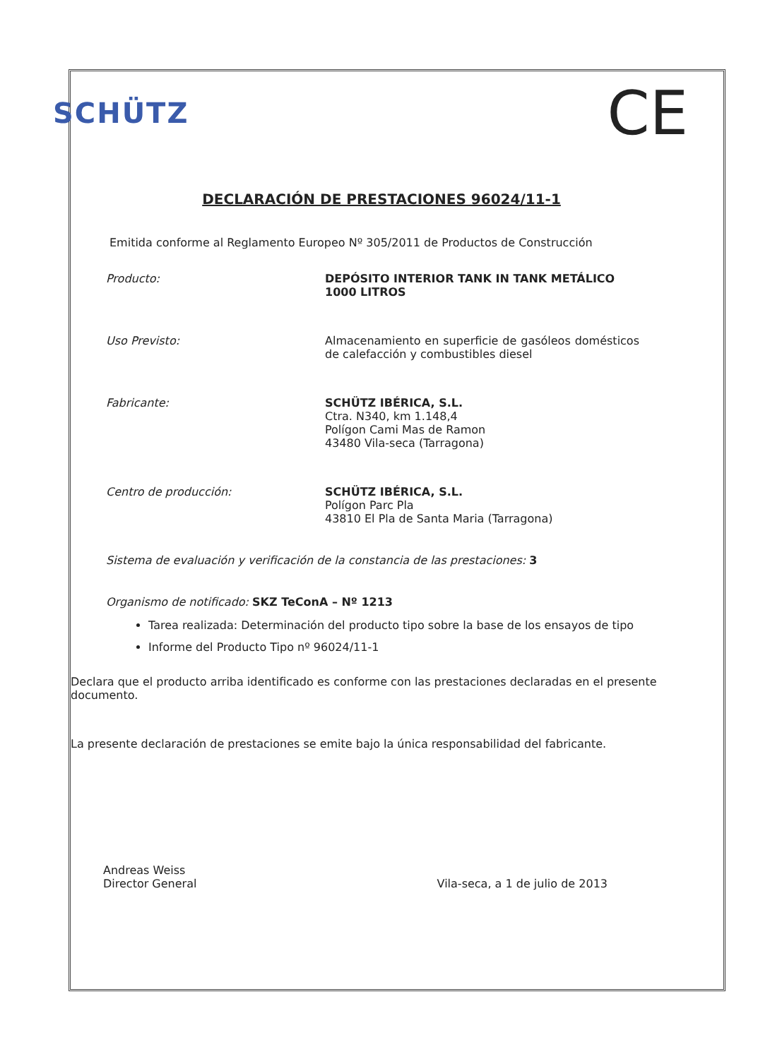SCHÜTZ
CE
DECLARACIÓN DE PRESTACIONES 96024/11-1
Emitida conforme al Reglamento Europeo Nº 305/2011 de Productos de Construcción
Producto: DEPÓSITO INTERIOR TANK IN TANK METÁLICO 1000 LITROS
Uso Previsto: Almacenamiento en superficie de gasóleos domésticos de calefacción y combustibles diesel
Fabricante: SCHÜTZ IBÉRICA, S.L.
Ctra. N340, km 1.148,4
Polígon Cami Mas de Ramon
43480 Vila-seca (Tarragona)
Centro de producción: SCHÜTZ IBÉRICA, S.L.
Polígon Parc Pla
43810 El Pla de Santa Maria (Tarragona)
Sistema de evaluación y verificación de la constancia de las prestaciones: 3
Organismo de notificado: SKZ TeConA – Nº 1213
Tarea realizada: Determinación del producto tipo sobre la base de los ensayos de tipo
Informe del Producto Tipo nº 96024/11-1
Declara que el producto arriba identificado es conforme con las prestaciones declaradas en el presente documento.
La presente declaración de prestaciones se emite bajo la única responsabilidad del fabricante.
Andreas Weiss
Director General
Vila-seca, a 1 de julio de 2013